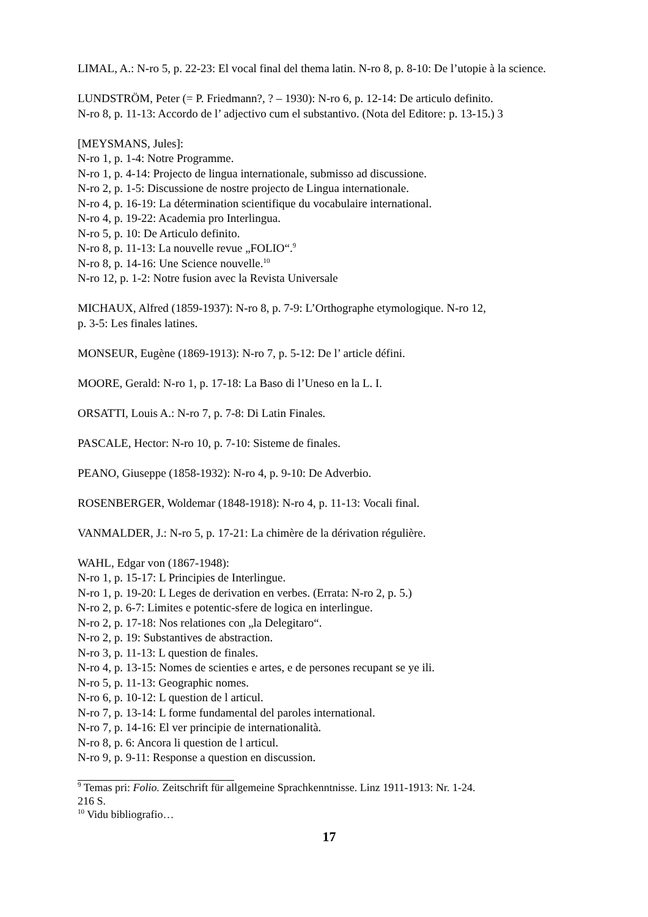LIMAL, A.: N-ro 5, p. 22-23: El vocal final del thema latin. N-ro 8, p. 8-10: De l’utopie à la science.
LUNDSTRÖM, Peter (= P. Friedmann?, ? – 1930): N-ro 6, p. 12-14: De articulo definito.
N-ro 8, p. 11-13: Accordo de l’ adjectivo cum el substantivo. (Nota del Editore: p. 13-15.) 3
[MEYSMANS, Jules]:
N-ro 1, p. 1-4: Notre Programme.
N-ro 1, p. 4-14: Projecto de lingua internationale, submisso ad discussione.
N-ro 2, p. 1-5: Discussione de nostre projecto de Lingua internationale.
N-ro 4, p. 16-19: La détermination scientifique du vocabulaire international.
N-ro 4, p. 19-22: Academia pro Interlingua.
N-ro 5, p. 10: De Articulo definito.
N-ro 8, p. 11-13: La nouvelle revue „FOLIO“.<sup>9</sup>
N-ro 8, p. 14-16: Une Science nouvelle.<sup>10</sup>
N-ro 12, p. 1-2: Notre fusion avec la Revista Universale
MICHAUX, Alfred (1859-1937): N-ro 8, p. 7-9: L’Orthographe etymologique. N-ro 12,
p. 3-5: Les finales latines.
MONSEUR, Eugène (1869-1913): N-ro 7, p. 5-12: De l’ article défini.
MOORE, Gerald: N-ro 1, p. 17-18: La Baso di l’Uneso en la L. I.
ORSATTI, Louis A.: N-ro 7, p. 7-8: Di Latin Finales.
PASCALE, Hector: N-ro 10, p. 7-10: Sisteme de finales.
PEANO, Giuseppe (1858-1932): N-ro 4, p. 9-10: De Adverbio.
ROSENBERGER, Woldemar (1848-1918): N-ro 4, p. 11-13: Vocali final.
VANMALDER, J.: N-ro 5, p. 17-21: La chimère de la dérivation régulière.
WAHL, Edgar von (1867-1948):
N-ro 1, p. 15-17: L Principies de Interlingue.
N-ro 1, p. 19-20: L Leges de derivation en verbes. (Errata: N-ro 2, p. 5.)
N-ro 2, p. 6-7: Limites e potentic-sfere de logica en interlingue.
N-ro 2, p. 17-18: Nos relationes con „la Delegitaro“.
N-ro 2, p. 19: Substantives de abstraction.
N-ro 3, p. 11-13: L question de finales.
N-ro 4, p. 13-15: Nomes de scienties e artes, e de persones recupant se ye ili.
N-ro 5, p. 11-13: Geographic nomes.
N-ro 6, p. 10-12: L question de l articul.
N-ro 7, p. 13-14: L forme fundamental del paroles international.
N-ro 7, p. 14-16: El ver principie de internationalità.
N-ro 8, p. 6: Ancora li question de l articul.
N-ro 9, p. 9-11: Response a question en discussion.
<sup>9</sup> Temas pri: Folio. Zeitschrift für allgemeine Sprachkenntnisse. Linz 1911-1913: Nr. 1-24. 216 S.
<sup>10</sup> Vidu bibliografio…
17